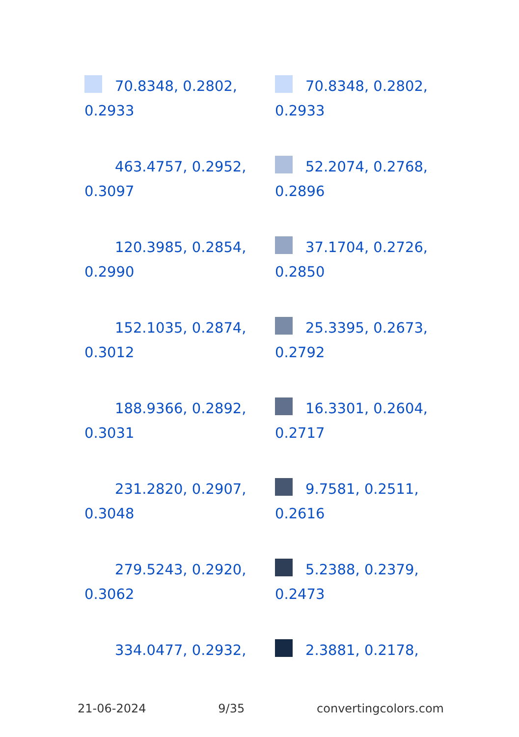70.8348, 0.2802,
0.2933
70.8348, 0.2802,
0.2933
463.4757, 0.2952,
0.3097
52.2074, 0.2768,
0.2896
120.3985, 0.2854,
0.2990
37.1704, 0.2726,
0.2850
152.1035, 0.2874,
0.3012
25.3395, 0.2673,
0.2792
188.9366, 0.2892,
0.3031
16.3301, 0.2604,
0.2717
231.2820, 0.2907,
0.3048
9.7581, 0.2511,
0.2616
279.5243, 0.2920,
0.3062
5.2388, 0.2379,
0.2473
334.0477, 0.2932,
2.3881, 0.2178,
21-06-2024 9/35 convertingcolors.com